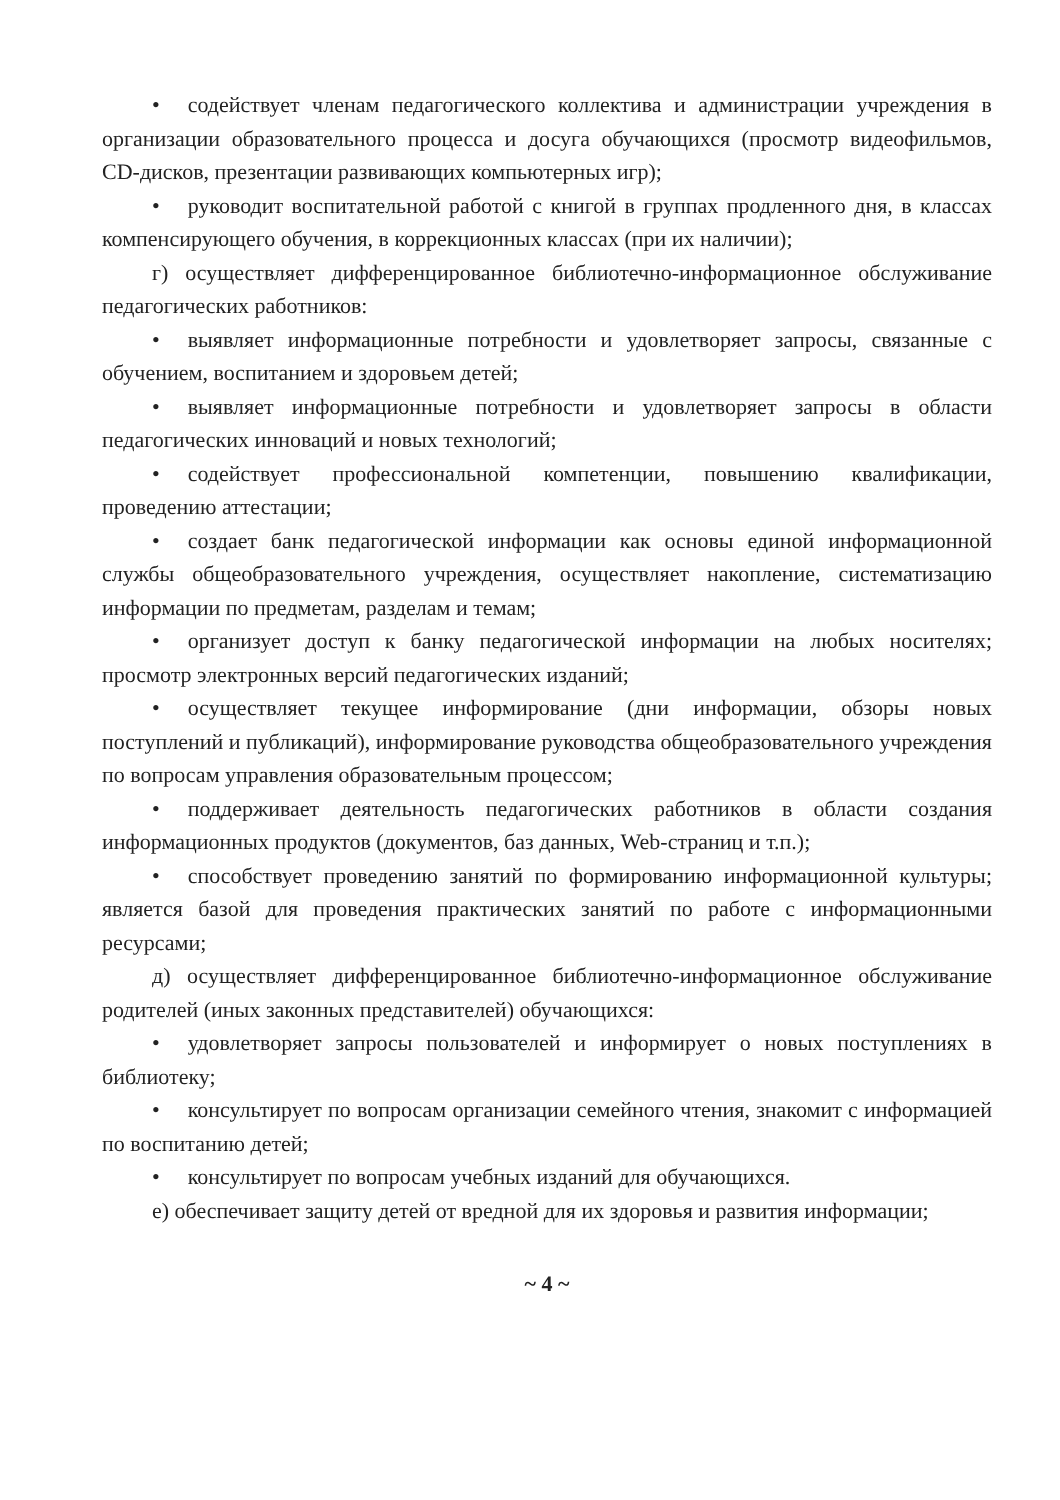• содействует членам педагогического коллектива и администрации учреждения в организации образовательного процесса и досуга обучающихся (просмотр видеофильмов, CD-дисков, презентации развивающих компьютерных игр);
• руководит воспитательной работой с книгой в группах продленного дня, в классах компенсирующего обучения, в коррекционных классах (при их наличии);
г) осуществляет дифференцированное библиотечно-информационное обслуживание педагогических работников:
• выявляет информационные потребности и удовлетворяет запросы, связанные с обучением, воспитанием и здоровьем детей;
• выявляет информационные потребности и удовлетворяет запросы в области педагогических инноваций и новых технологий;
• содействует профессиональной компетенции, повышению квалификации, проведению аттестации;
• создает банк педагогической информации как основы единой информационной службы общеобразовательного учреждения, осуществляет накопление, систематизацию информации по предметам, разделам и темам;
• организует доступ к банку педагогической информации на любых носителях; просмотр электронных версий педагогических изданий;
• осуществляет текущее информирование (дни информации, обзоры новых поступлений и публикаций), информирование руководства общеобразовательного учреждения по вопросам управления образовательным процессом;
• поддерживает деятельность педагогических работников в области создания информационных продуктов (документов, баз данных, Web-страниц и т.п.);
• способствует проведению занятий по формированию информационной культуры; является базой для проведения практических занятий по работе с информационными ресурсами;
д) осуществляет дифференцированное библиотечно-информационное обслуживание родителей (иных законных представителей) обучающихся:
• удовлетворяет запросы пользователей и информирует о новых поступлениях в библиотеку;
• консультирует по вопросам организации семейного чтения, знакомит с информацией по воспитанию детей;
• консультирует по вопросам учебных изданий для обучающихся.
е) обеспечивает защиту детей от вредной для их здоровья и развития информации;
~ 4 ~